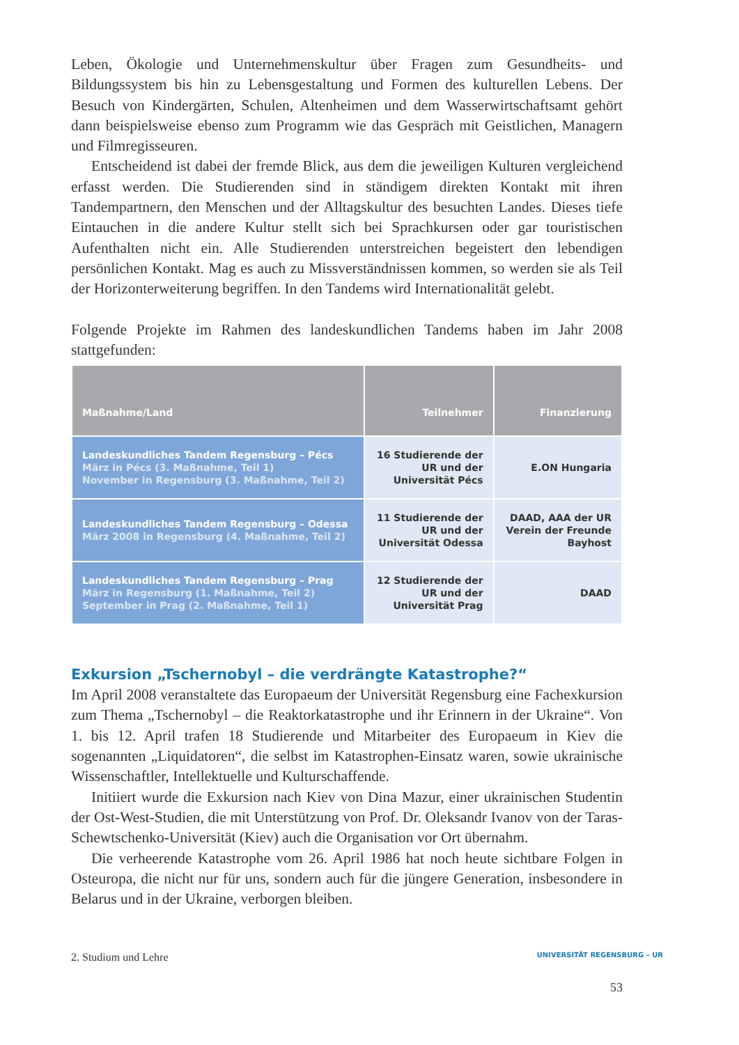Leben, Ökologie und Unternehmenskultur über Fragen zum Gesundheits- und Bildungssystem bis hin zu Lebensgestaltung und Formen des kulturellen Lebens. Der Besuch von Kindergärten, Schulen, Altenheimen und dem Wasserwirtschaftsamt gehört dann beispielsweise ebenso zum Programm wie das Gespräch mit Geistlichen, Managern und Filmregisseuren.
Entscheidend ist dabei der fremde Blick, aus dem die jeweiligen Kulturen vergleichend erfasst werden. Die Studierenden sind in ständigem direkten Kontakt mit ihren Tandempartnern, den Menschen und der Alltagskultur des besuchten Landes. Dieses tiefe Eintauchen in die andere Kultur stellt sich bei Sprachkursen oder gar touristischen Aufenthalten nicht ein. Alle Studierenden unterstreichen begeistert den lebendigen persönlichen Kontakt. Mag es auch zu Missverständnissen kommen, so werden sie als Teil der Horizonterweiterung begriffen. In den Tandems wird Internationalität gelebt.
Folgende Projekte im Rahmen des landeskundlichen Tandems haben im Jahr 2008 stattgefunden:
| Maßnahme/Land | Teilnehmer | Finanzierung |
| --- | --- | --- |
| Landeskundliches Tandem Regensburg – Pécs März in Pécs (3. Maßnahme, Teil 1) November in Regensburg (3. Maßnahme, Teil 2) | 16 Studierende der UR und der Universität Pécs | E.ON Hungaria |
| Landeskundliches Tandem Regensburg – Odessa März 2008 in Regensburg (4. Maßnahme, Teil 2) | 11 Studierende der UR und der Universität Odessa | DAAD, AAA der UR Verein der Freunde Bayhost |
| Landeskundliches Tandem Regensburg – Prag März in Regensburg (1. Maßnahme, Teil 2) September in Prag (2. Maßnahme, Teil 1) | 12 Studierende der UR und der Universität Prag | DAAD |
Exkursion „Tschernobyl – die verdrängte Katastrophe?“
Im April 2008 veranstaltete das Europaeum der Universität Regensburg eine Fachexkursion zum Thema „Tschernobyl – die Reaktorkatastrophe und ihr Erinnern in der Ukraine“. Von 1. bis 12. April trafen 18 Studierende und Mitarbeiter des Europaeum in Kiev die sogenannten „Liquidatoren“, die selbst im Katastrophen-Einsatz waren, sowie ukrainische Wissenschaftler, Intellektuelle und Kulturschaffende.
Initiiert wurde die Exkursion nach Kiev von Dina Mazur, einer ukrainischen Studentin der Ost-West-Studien, die mit Unterstützung von Prof. Dr. Oleksandr Ivanov von der Taras-Schewtschenko-Universität (Kiev) auch die Organisation vor Ort übernahm.
Die verheerende Katastrophe vom 26. April 1986 hat noch heute sichtbare Folgen in Osteuropa, die nicht nur für uns, sondern auch für die jüngere Generation, insbesondere in Belarus und in der Ukraine, verborgen bleiben.
2. Studium und Lehre UNIVERSITÄT REGENSBURG – UR
53